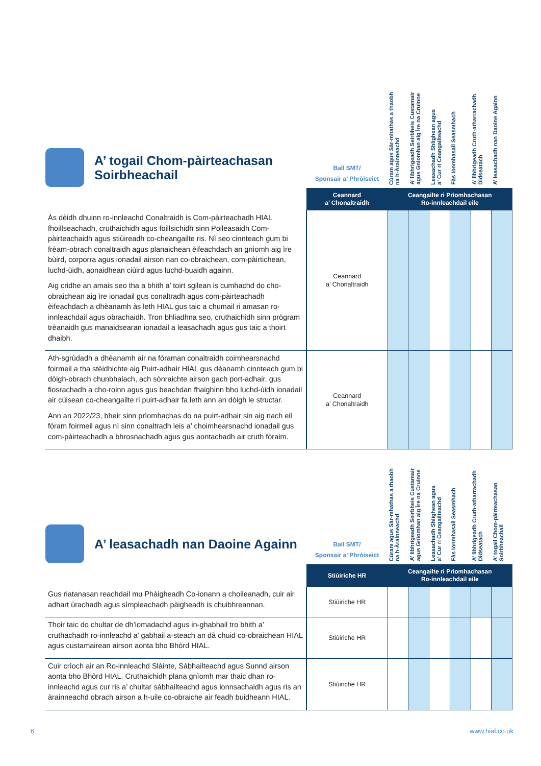| A’ togail Chom-pàirteachasan Soirbheachail | Ball SMT/ Sponsair a’ Phròiseict | Cùram agus Sàr-mhathas a thaobh na h-Àrainneachd | A’ lìbhrigeadh Seirbheis Custamair agus Gnìomhan aig Ìre na Cruinne | Leasachadh Shlighean agus a’ Cur ri Ceangailteachd | Fàs Ionmhasail Seasmhach | A’ lìbhrigeadh Cruth-atharrachadh Didseatach | A’ leasachadh nan Daoine Againn |
| | Ceannard a’ Chonaltraidh | Ceangailte ri Prìomhachasan Ro-innleachdail eile | | | | | |
| Às dèidh dhuinn ro-innleachd Conaltraidh is Com-pàirteachadh HIAL fhoillseachadh, cruthaichidh agus foillsichidh sinn Poileasaidh Com-pàirteachaidh agus stiùireadh co-cheangailte ris. Nì seo cinnteach gum bi frèam-obrach conaltraidh agus planaichean èifeachdach an gnìomh aig ìre bùird, corporra agus ionadail airson nan co-obraichean, com-pàirtichean, luchd-ùidh, aonaidhean ciùird agus luchd-buaidh againn. Aig cridhe an amais seo tha a bhith a’ toirt sgilean is cumhachd do cho-obraichean aig ìre ionadail gus conaltradh agus com-pàirteachadh èifeachdach a dhèanamh às leth HIAL gus taic a chumail ri amasan ro-innleachdail agus obrachaidh. Tron bhliadhna seo, cruthaichidh sinn prògram trèanaidh gus manaidsearan ionadail a leasachadh agus gus taic a thoirt dhaibh. | Ceannard a’ Chonaltraidh | | | | | | |
| Ath-sgrùdadh a dhèanamh air na fòraman conaltraidh coimhearsnachd foirmeil a tha stèidhichte aig Puirt-adhair HIAL gus dèanamh cinnteach gum bi dòigh-obrach chunbhalach, ach sònraichte airson gach port-adhair, gus fiosrachadh a cho-roinn agus gus beachdan fhaighinn bho luchd-ùidh ionadail air cùisean co-cheangailte ri puirt-adhair fa leth ann an dòigh le structar. Ann an 2022/23, bheir sinn prìomhachas do na puirt-adhair sin aig nach eil fòram foirmeil agus nì sinn conaltradh leis a’ choimhearsnachd ionadail gus com-pàirteachadh a bhrosnachadh agus gus aontachadh air cruth fòraim. | Ceannard a’ Chonaltraidh | | | | | | |
| A’ leasachadh nan Daoine Againn | Ball SMT/ Sponsair a’ Phròiseict | Cùram agus Sàr-mhathas a thaobh na h-Àrainneachd | A’ lìbhrigeadh Seirbheis Custamair agus Gnìomhan aig Ìre na Cruinne | Leasachadh Shlighean agus a’ Cur ri Ceangailteachd | Fàs Ionmhasail Seasmhach | A’ lìbhrigeadh Cruth-atharrachadh Didseatach | A’ togail Chom-pàirteachasan Soirbheachail |
| | Stiùiriche HR | Ceangailte ri Prìomhachasan Ro-innleachdail eile | | | | | |
| Gus riatanasan reachdail mu Phàigheadh Co-ionann a choileanadh, cuir air adhart ùrachadh agus sìmpleachadh pàigheadh is chuibhreannan. | Stiùiriche HR | | | | | | |
| Thoir taic do chultar de dh’iomadachd agus in-ghabhail tro bhith a’ cruthachadh ro-innleachd a’ gabhail a-steach an dà chuid co-obraichean HIAL agus custamairean airson aonta bho Bhòrd HIAL. | Stiùiriche HR | | | | | | |
| Cuir crìoch air an Ro-innleachd Slàinte, Sàbhailteachd agus Sunnd airson aonta bho Bhòrd HIAL. Cruthaichidh plana gnìomh mar thaic dhan ro-innleachd agus cur ris a’ chultar sàbhailteachd agus ionnsachaidh agus ris an àrainneachd obrach airson a h-uile co-obraiche air feadh buidheann HIAL. | Stiùiriche HR | | | | | | |
6 www.hial.co.uk